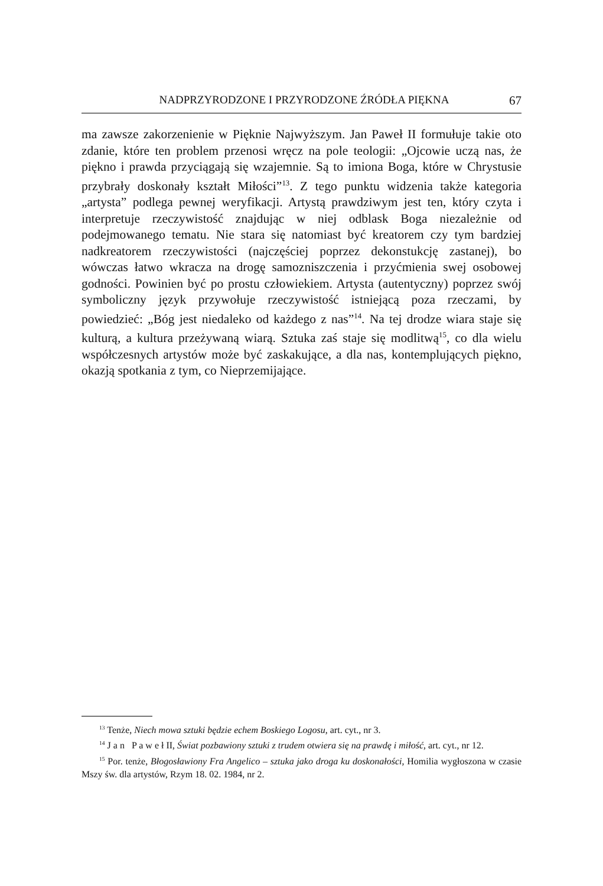NADPRZYRODZONE I PRZYRODZONE ŹRÓDŁA PIĘKNA 67
ma zawsze zakorzenienie w Pięknie Najwyższym. Jan Paweł II formułuje takie oto zdanie, które ten problem przenosi wręcz na pole teologii: „Ojcowie uczą nas, że piękno i prawda przyciągają się wzajemnie. Są to imiona Boga, które w Chrystusie przybrały doskonały kształt Miłości”<sup>13</sup>. Z tego punktu widzenia także kategoria „artysta” podlega pewnej weryfikacji. Artystą prawdziwym jest ten, który czyta i interpretuje rzeczywistość znajdując w niej odblask Boga niezależnie od podejmowanego tematu. Nie stara się natomiast być kreatorem czy tym bardziej nadkreatorem rzeczywistości (najczęściej poprzez dekonstukcję zastanej), bo wówczas łatwo wkracza na drogę samozniszczenia i przyćmienia swej osobowej godności. Powinien być po prostu człowiekiem. Artysta (autentyczny) poprzez swój symboliczny język przywołuje rzeczywistość istniejącą poza rzeczami, by powiedzieć: „Bóg jest niedaleko od każdego z nas”<sup>14</sup>. Na tej drodze wiara staje się kulturą, a kultura przeżywaną wiarą. Sztuka zaś staje się modlitwą<sup>15</sup>, co dla wielu współczesnych artystów może być zaskakujące, a dla nas, kontemplujących piękno, okazją spotkania z tym, co Nieprzemijające.
<sup>13</sup> Tenże, Niech mowa sztuki będzie echem Boskiego Logosu, art. cyt., nr 3.
<sup>14</sup> J a n P a w e ł II, Świat pozbawiony sztuki z trudem otwiera się na prawdę i miłość, art. cyt., nr 12.
<sup>15</sup> Por. tenże, Błogosławiony Fra Angelico – sztuka jako droga ku doskonałości, Homilia wygłoszona w czasie Mszy św. dla artystów, Rzym 18. 02. 1984, nr 2.